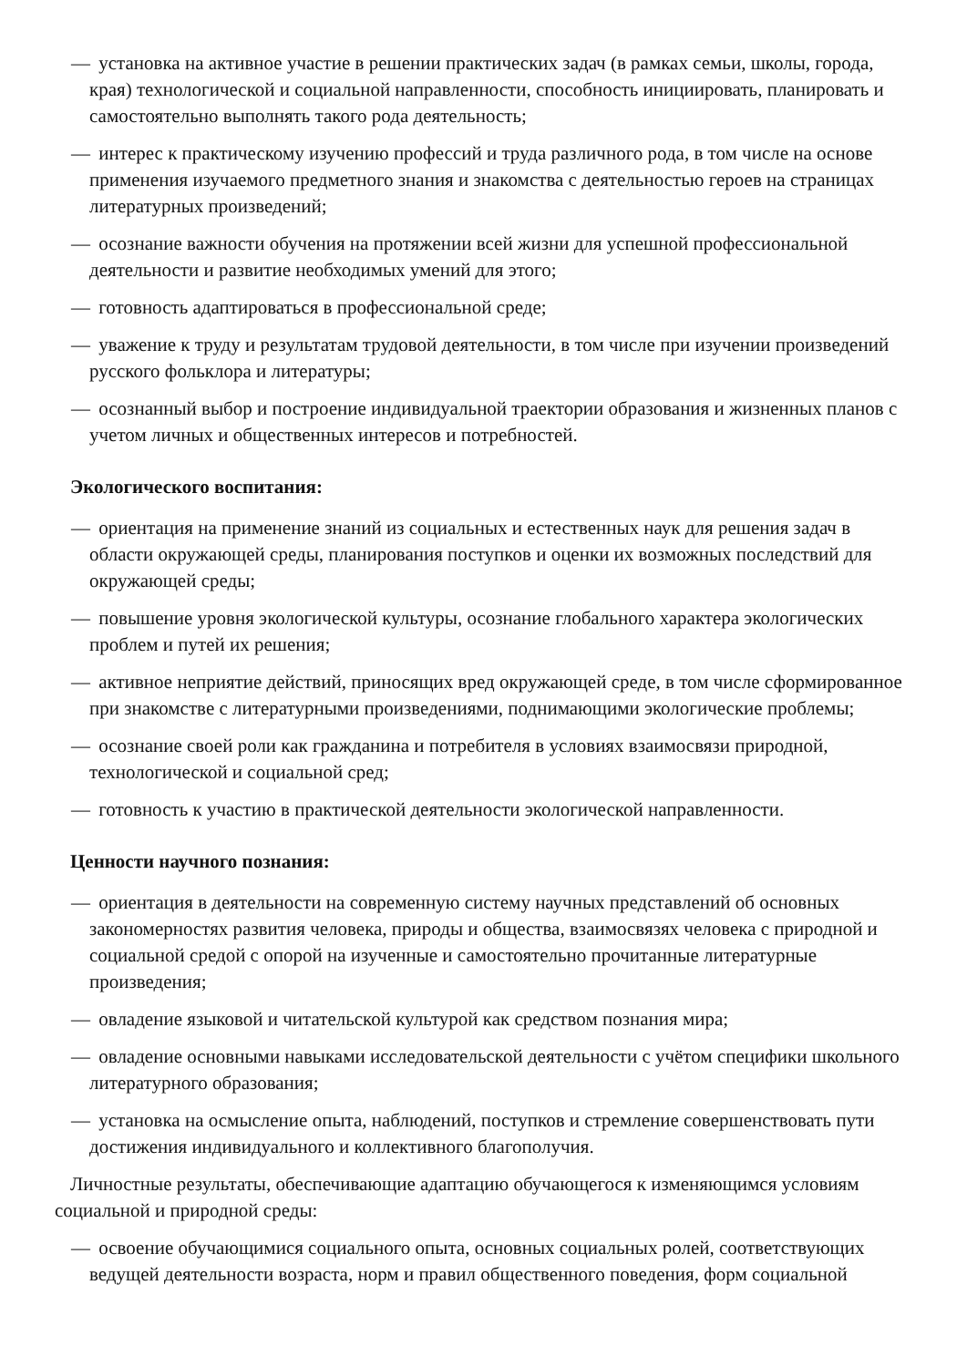— установка на активное участие в решении практических задач (в рамках семьи, школы, города, края) технологической и социальной направленности, способность инициировать, планировать и самостоятельно выполнять такого рода деятельность;
— интерес к практическому изучению профессий и труда различного рода, в том числе на основе применения изучаемого предметного знания и знакомства с деятельностью героев на страницах литературных произведений;
— осознание важности обучения на протяжении всей жизни для успешной профессиональной деятельности и развитие необходимых умений для этого;
— готовность адаптироваться в профессиональной среде;
— уважение к труду и результатам трудовой деятельности, в том числе при изучении произведений русского фольклора и литературы;
— осознанный выбор и построение индивидуальной траектории образования и жизненных планов с учетом личных и общественных интересов и потребностей.
Экологического воспитания:
— ориентация на применение знаний из социальных и естественных наук для решения задач в области окружающей среды, планирования поступков и оценки их возможных последствий для окружающей среды;
— повышение уровня экологической культуры, осознание глобального характера экологических проблем и путей их решения;
— активное неприятие действий, приносящих вред окружающей среде, в том числе сформированное при знакомстве с литературными произведениями, поднимающими экологические проблемы;
— осознание своей роли как гражданина и потребителя в условиях взаимосвязи природной, технологической и социальной сред;
— готовность к участию в практической деятельности экологической направленности.
Ценности научного познания:
— ориентация в деятельности на современную систему научных представлений об основных закономерностях развития человека, природы и общества, взаимосвязях человека с природной и социальной средой с опорой на изученные и самостоятельно прочитанные литературные произведения;
— овладение языковой и читательской культурой как средством познания мира;
— овладение основными навыками исследовательской деятельности с учётом специфики школьного литературного образования;
— установка на осмысление опыта, наблюдений, поступков и стремление совершенствовать пути достижения индивидуального и коллективного благополучия.
Личностные результаты, обеспечивающие адаптацию обучающегося к изменяющимся условиям социальной и природной среды:
— освоение обучающимися социального опыта, основных социальных ролей, соответствующих ведущей деятельности возраста, норм и правил общественного поведения, форм социальной